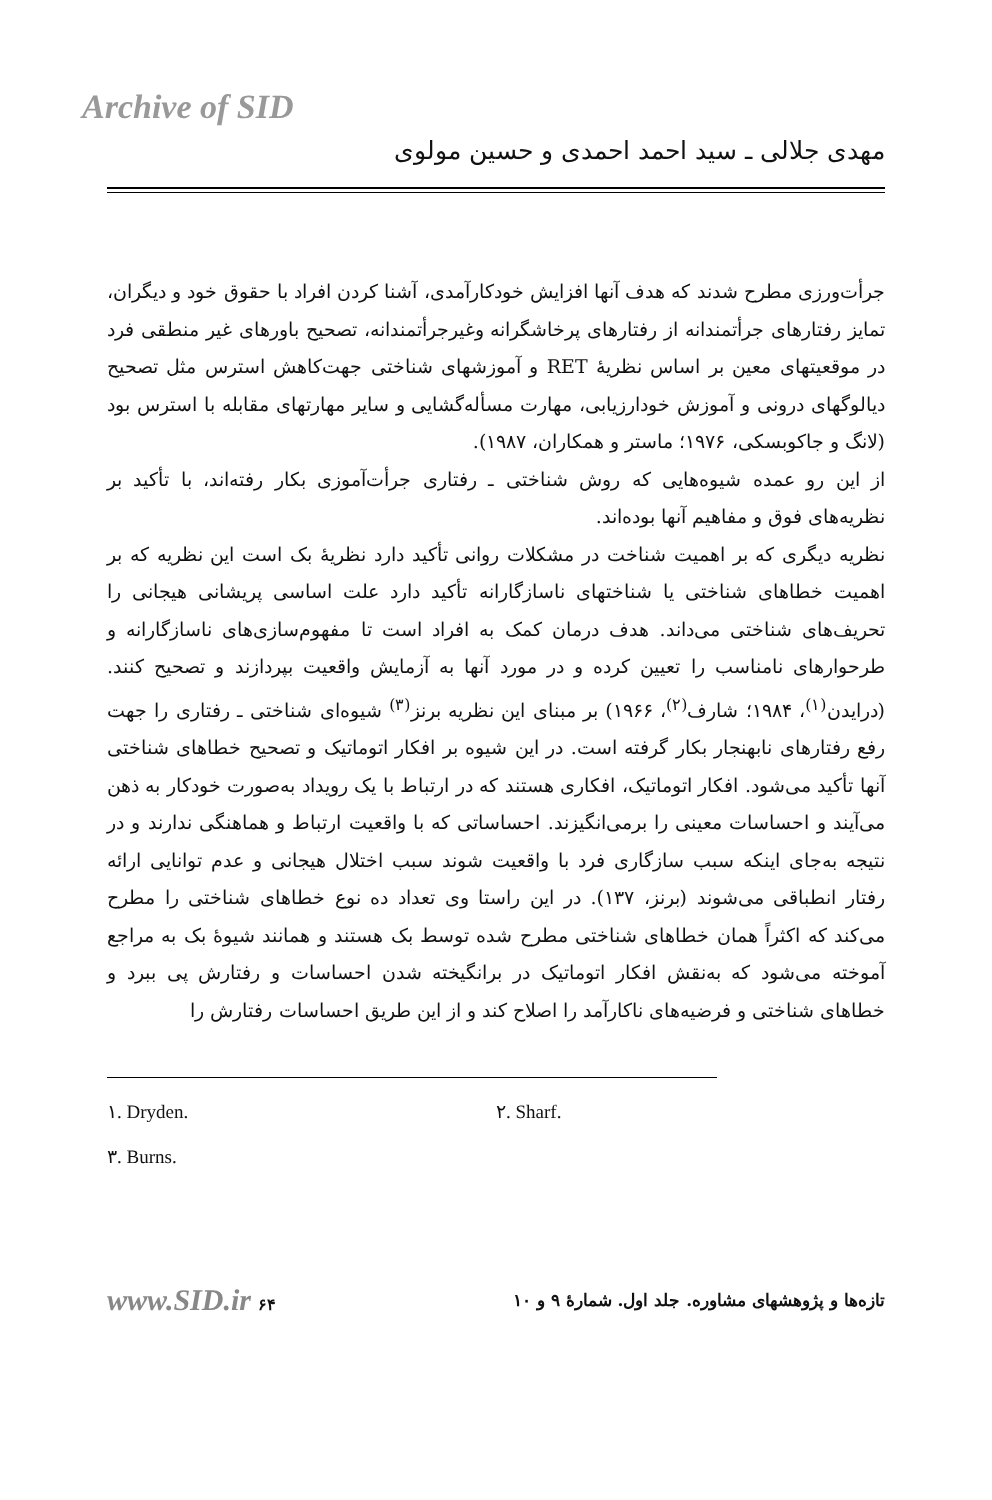Archive of SID
مهدی جلالی ـ سید احمد احمدی و حسین مولوی
جرأت‌ورزی مطرح شدند که هدف آنها افزایش خودکارآمدی، آشنا کردن افراد با حقوق خود و دیگران، تمایز رفتارهای جرأتمندانه از رفتارهای پرخاشگرانه وغیرجرأتمندانه، تصحیح باورهای غیر منطقی فرد در موقعیتهای معین بر اساس نظریهٔ RET و آموزشهای شناختی جهت‌کاهش استرس مثل تصحیح دیالوگهای درونی و آموزش خودارزیابی، مهارت مسأله‌گشایی و سایر مهارتهای مقابله با استرس بود (لانگ و جاکوبسکی، ۱۹۷۶؛ ماستر و همکاران، ۱۹۸۷).
از این رو عمده شیوه‌هایی که روش شناختی ـ رفتاری جرأت‌آموزی بکار رفته‌اند، با تأکید بر نظریه‌های فوق و مفاهیم آنها بوده‌اند.
نظریه دیگری که بر اهمیت شناخت در مشکلات روانی تأکید دارد نظریهٔ بک است این نظریه که بر اهمیت خطاهای شناختی یا شناختهای ناسازگارانه تأکید دارد علت اساسی پریشانی هیجانی را تحریف‌های شناختی می‌داند. هدف درمان کمک به افراد است تا مفهوم‌سازی‌های ناسازگارانه و طرحوارهای نامناسب را تعیین کرده و در مورد آنها به آزمایش واقعیت بپردازند و تصحیح کنند. (درایدن<sup>(۱)</sup>، ۱۹۸۴؛ شارف<sup>(۲)</sup>، ۱۹۶۶) بر مبنای این نظریه برنز<sup>(۳)</sup> شیوه‌ای شناختی ـ رفتاری را جهت رفع رفتارهای نابهنجار بکار گرفته است. در این شیوه بر افکار اتوماتیک و تصحیح خطاهای شناختی آنها تأکید می‌شود. افکار اتوماتیک، افکاری هستند که در ارتباط با یک رویداد به‌صورت خودکار به ذهن می‌آیند و احساسات معینی را برمی‌انگیزند. احساساتی که با واقعیت ارتباط و هماهنگی ندارند و در نتیجه به‌جای اینکه سبب سازگاری فرد با واقعیت شوند سبب اختلال هیجانی و عدم توانایی ارائه رفتار انطباقی می‌شوند (برنز، ۱۳۷). در این راستا وی تعداد ده نوع خطاهای شناختی را مطرح می‌کند که اکثراً همان خطاهای شناختی مطرح شده توسط بک هستند و همانند شیوهٔ بک به مراجع آموخته می‌شود که به‌نقش افکار اتوماتیک در برانگیخته شدن احساسات و رفتارش پی ببرد و خطاهای شناختی و فرضیه‌های ناکارآمد را اصلاح کند و از این طریق احساسات رفتارش را
۱. Dryden. ۲. Sharf.
۳. Burns.
تازه‌ها و پژوهشهای مشاوره. جلد اول. شمارهٔ ۹ و ۱۰ www.SID.ir ۶۴